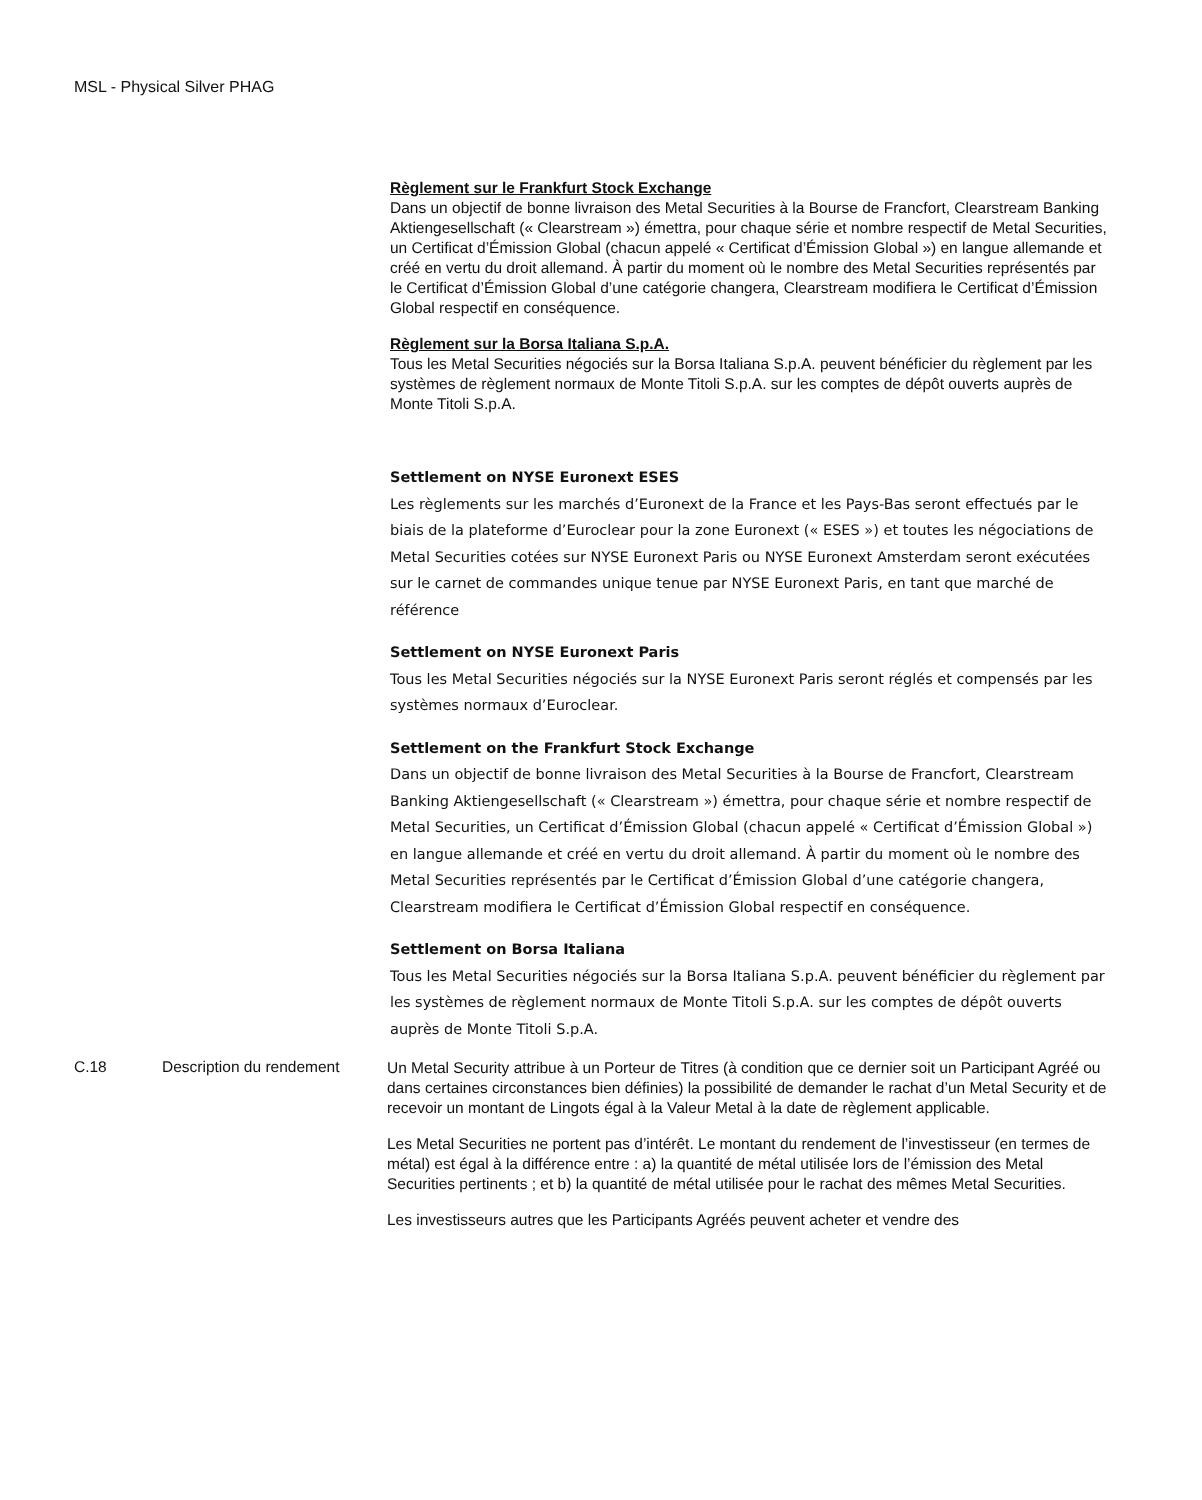MSL - Physical Silver PHAG
Règlement sur le Frankfurt Stock Exchange
Dans un objectif de bonne livraison des Metal Securities à la Bourse de Francfort, Clearstream Banking Aktiengesellschaft (« Clearstream ») émettra, pour chaque série et nombre respectif de Metal Securities, un Certificat d’Émission Global (chacun appelé « Certificat d’Émission Global ») en langue allemande et créé en vertu du droit allemand. À partir du moment où le nombre des Metal Securities représentés par le Certificat d’Émission Global d’une catégorie changera, Clearstream modifiera le Certificat d’Émission Global respectif en conséquence.
Règlement sur la Borsa Italiana S.p.A.
Tous les Metal Securities négociés sur la Borsa Italiana S.p.A. peuvent bénéficier du règlement par les systèmes de règlement normaux de Monte Titoli S.p.A. sur les comptes de dépôt ouverts auprès de Monte Titoli S.p.A.
Settlement on NYSE Euronext ESES
Les règlements sur les marchés d’Euronext de la France et les Pays-Bas seront effectués par le biais de la plateforme d’Euroclear pour la zone Euronext (« ESES ») et toutes les négociations de Metal Securities cotées sur NYSE Euronext Paris ou NYSE Euronext Amsterdam seront exécutées sur le carnet de commandes unique tenue par NYSE Euronext Paris, en tant que marché de référence
Settlement on NYSE Euronext Paris
Tous les Metal Securities négociés sur la NYSE Euronext Paris seront réglés et compensés par les systèmes normaux d’Euroclear.
Settlement on the Frankfurt Stock Exchange
Dans un objectif de bonne livraison des Metal Securities à la Bourse de Francfort, Clearstream Banking Aktiengesellschaft (« Clearstream ») émettra, pour chaque série et nombre respectif de Metal Securities, un Certificat d’Émission Global (chacun appelé « Certificat d’Émission Global ») en langue allemande et créé en vertu du droit allemand. À partir du moment où le nombre des Metal Securities représentés par le Certificat d’Émission Global d’une catégorie changera, Clearstream modifiera le Certificat d’Émission Global respectif en conséquence.
Settlement on Borsa Italiana
Tous les Metal Securities négociés sur la Borsa Italiana S.p.A. peuvent bénéficier du règlement par les systèmes de règlement normaux de Monte Titoli S.p.A. sur les comptes de dépôt ouverts auprès de Monte Titoli S.p.A.
C.18 Description du rendement
Un Metal Security attribue à un Porteur de Titres (à condition que ce dernier soit un Participant Agréé ou dans certaines circonstances bien définies) la possibilité de demander le rachat d’un Metal Security et de recevoir un montant de Lingots égal à la Valeur Metal à la date de règlement applicable.
Les Metal Securities ne portent pas d’intérêt. Le montant du rendement de l’investisseur (en termes de métal) est égal à la différence entre : a) la quantité de métal utilisée lors de l’émission des Metal Securities pertinents ; et b) la quantité de métal utilisée pour le rachat des mêmes Metal Securities.
Les investisseurs autres que les Participants Agréés peuvent acheter et vendre des